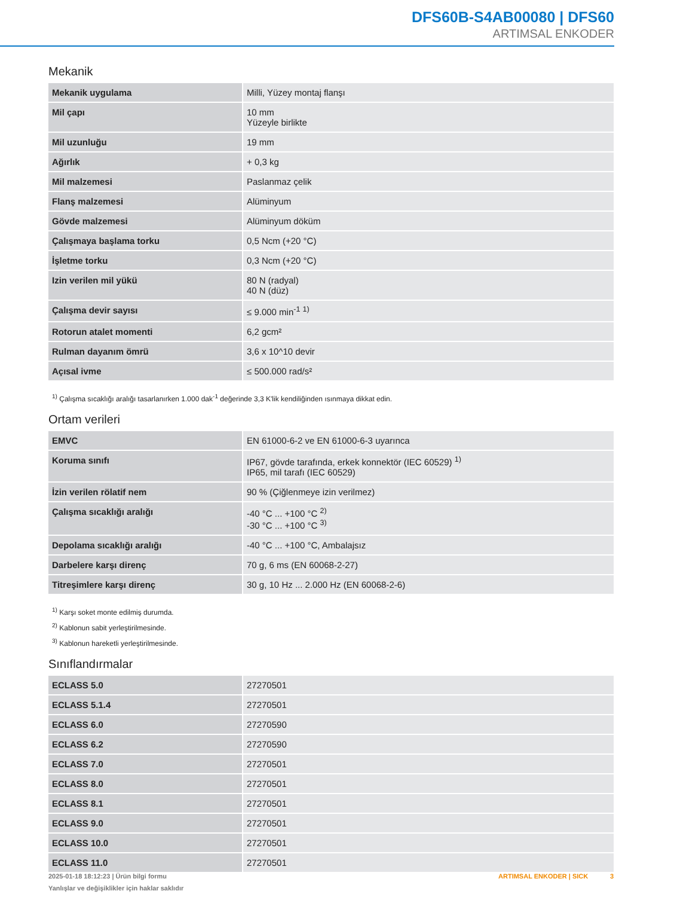DFS60B-S4AB00080 | DFS60
ARTIMSAL ENKODER
Mekanik
| Mekanik uygulama | Milli, Yüzey montaj flanşı |
| Mil çapı | 10 mm Yüzeyle birlikte |
| Mil uzunluğu | 19 mm |
| Ağırlık | + 0,3 kg |
| Mil malzemesi | Paslanmaz çelik |
| Flanş malzemesi | Alüminyum |
| Gövde malzemesi | Alüminyum döküm |
| Çalışmaya başlama torku | 0,5 Ncm (+20 °C) |
| İşletme torku | 0,3 Ncm (+20 °C) |
| Izin verilen mil yükü | 80 N (radyal) 40 N (düz) |
| Çalışma devir sayısı | ≤ 9.000 min<sup>-1</sup> <sup>1)</sup> |
| Rotorun atalet momenti | 6,2 gcm² |
| Rulman dayanım ömrü | 3,6 x 10^10 devir |
| Açısal ivme | ≤ 500.000 rad/s² |
<sup>1)</sup> Çalışma sıcaklığı aralığı tasarlanırken 1.000 dak<sup>-1</sup> değerinde 3,3 K'lik kendiliğinden ısınmaya dikkat edin.
Ortam verileri
| EMVC | EN 61000-6-2 ve EN 61000-6-3 uyarınca |
| Koruma sınıfı | IP67, gövde tarafında, erkek konnektör (IEC 60529) <sup>1)</sup> IP65, mil tarafı (IEC 60529) |
| İzin verilen rölatif nem | 90 % (Çiğlenmeye izin verilmez) |
| Çalışma sıcaklığı aralığı | -40 °C ... +100 °C <sup>2)</sup> -30 °C ... +100 °C <sup>3)</sup> |
| Depolama sıcaklığı aralığı | -40 °C ... +100 °C, Ambalajsız |
| Darbelere karşı direnç | 70 g, 6 ms (EN 60068-2-27) |
| Titreşimlere karşı direnç | 30 g, 10 Hz ... 2.000 Hz (EN 60068-2-6) |
<sup>1)</sup> Karşı soket monte edilmiş durumda.
<sup>2)</sup> Kablonun sabit yerleştirilmesinde.
<sup>3)</sup> Kablonun hareketli yerleştirilmesinde.
Sınıflandırmalar
| ECLASS 5.0 | 27270501 |
| ECLASS 5.1.4 | 27270501 |
| ECLASS 6.0 | 27270590 |
| ECLASS 6.2 | 27270590 |
| ECLASS 7.0 | 27270501 |
| ECLASS 8.0 | 27270501 |
| ECLASS 8.1 | 27270501 |
| ECLASS 9.0 | 27270501 |
| ECLASS 10.0 | 27270501 |
| ECLASS 11.0 | 27270501 |
2025-01-18 18:12:23 | Ürün bilgi formu
Yanlışlar ve değişiklikler için haklar saklıdır
ARTIMSAL ENKODER | SICK 3